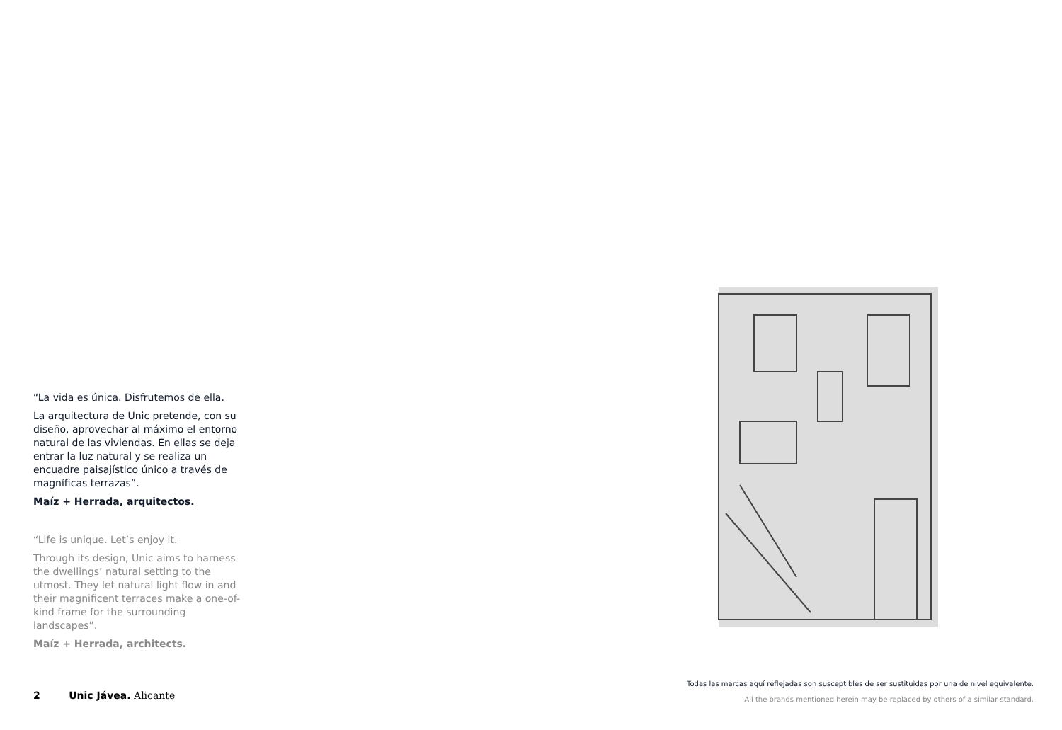“La vida es única. Disfrutemos de ella.
La arquitectura de Unic pretende, con su diseño, aprovechar al máximo el entorno natural de las viviendas. En ellas se deja entrar la luz natural y se realiza un encuadre paisajístico único a través de magníficas terrazas”.
Maíz + Herrada, arquitectos.
“Life is unique. Let’s enjoy it.
Through its design, Unic aims to harness the dwellings’ natural setting to the utmost. They let natural light flow in and their magnificent terraces make a one-of-kind frame for the surrounding landscapes”.
Maíz + Herrada, architects.
2 Unic Jávea. Alicante
Todas las marcas aquí reflejadas son susceptibles de ser sustituidas por una de nivel equivalente.
All the brands mentioned herein may be replaced by others of a similar standard.